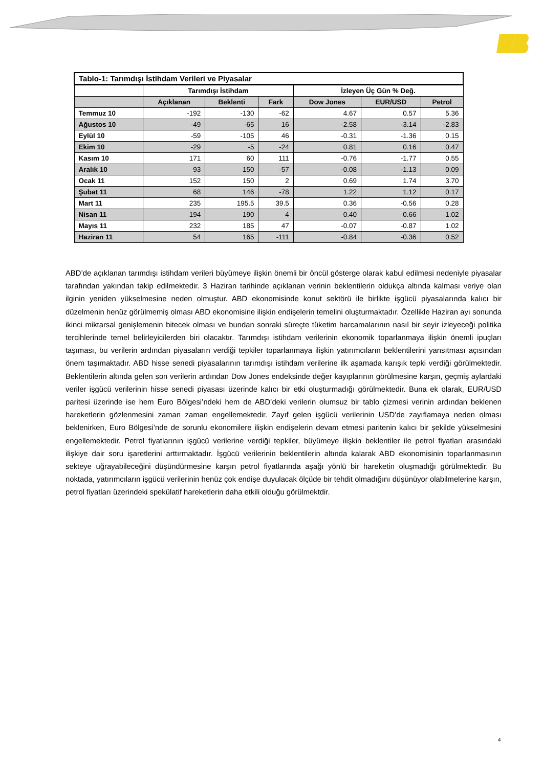| Tablo-1: Tarımdışı İstihdam Verileri ve Piyasalar | | | | | | |
| --- | --- | --- | --- | --- | --- | --- |
| | Tarımdışı İstihdam | | | İzleyen Üç Gün % Değ. | | |
| | Açıklanan | Beklenti | Fark | Dow Jones | EUR/USD | Petrol |
| Temmuz 10 | -192 | -130 | -62 | 4.67 | 0.57 | 5.36 |
| Ağustos 10 | -49 | -65 | 16 | -2.58 | -3.14 | -2.83 |
| Eylül 10 | -59 | -105 | 46 | -0.31 | -1.36 | 0.15 |
| Ekim 10 | -29 | -5 | -24 | 0.81 | 0.16 | 0.47 |
| Kasım 10 | 171 | 60 | 111 | -0.76 | -1.77 | 0.55 |
| Aralık 10 | 93 | 150 | -57 | -0.08 | -1.13 | 0.09 |
| Ocak 11 | 152 | 150 | 2 | 0.69 | 1.74 | 3.70 |
| Şubat 11 | 68 | 146 | -78 | 1.22 | 1.12 | 0.17 |
| Mart 11 | 235 | 195.5 | 39.5 | 0.36 | -0.56 | 0.28 |
| Nisan 11 | 194 | 190 | 4 | 0.40 | 0.66 | 1.02 |
| Mayıs 11 | 232 | 185 | 47 | -0.07 | -0.87 | 1.02 |
| Haziran 11 | 54 | 165 | -111 | -0.84 | -0.36 | 0.52 |
ABD’de açıklanan tarımdışı istihdam verileri büyümeye ilişkin önemli bir öncül gösterge olarak kabul edilmesi nedeniyle piyasalar tarafından yakından takip edilmektedir. 3 Haziran tarihinde açıklanan verinin beklentilerin oldukça altında kalması veriye olan ilginin yeniden yükselmesine neden olmuştur. ABD ekonomisinde konut sektörü ile birlikte işgücü piyasalarında kalıcı bir düzelmenin henüz görülmemiş olması ABD ekonomisine ilişkin endişelerin temelini oluşturmaktadır. Özellikle Haziran ayı sonunda ikinci miktarsal genişlemenin bitecek olması ve bundan sonraki süreçte tüketim harcamalarının nasıl bir seyir izleyeceği politika tercihlerinde temel belirleyicilerden biri olacaktır. Tarımdışı istihdam verilerinin ekonomik toparlanmaya ilişkin önemli ipuçları taşıması, bu verilerin ardından piyasaların verdiği tepkiler toparlanmaya ilişkin yatırımcıların beklentilerini yansıtması açısından önem taşımaktadır. ABD hisse senedi piyasalarının tarımdışı istihdam verilerine ilk aşamada karışık tepki verdiği görülmektedir. Beklentilerin altında gelen son verilerin ardından Dow Jones endeksinde değer kayıplarının görülmesine karşın, geçmiş aylardaki veriler işgücü verilerinin hisse senedi piyasası üzerinde kalıcı bir etki oluşturmadığı görülmektedir. Buna ek olarak, EUR/USD paritesi üzerinde ise hem Euro Bölgesi’ndeki hem de ABD’deki verilerin olumsuz bir tablo çizmesi verinin ardından beklenen hareketlerin gözlenmesini zaman zaman engellemektedir. Zayıf gelen işgücü verilerinin USD’de zayıflamaya neden olması beklenirken, Euro Bölgesi’nde de sorunlu ekonomilere ilişkin endişelerin devam etmesi paritenin kalıcı bir şekilde yükselmesini engellemektedir. Petrol fiyatlarının işgücü verilerine verdiği tepkiler, büyümeye ilişkin beklentiler ile petrol fiyatları arasındaki ilişkiye dair soru işaretlerini arttırmaktadır. İşgücü verilerinin beklentilerin altında kalarak ABD ekonomisinin toparlanmasının sekteye uğrayabileceğini düşündürmesine karşın petrol fiyatlarında aşağı yönlü bir hareketin oluşmadığı görülmektedir. Bu noktada, yatırımcıların işgücü verilerinin henüz çok endişe duyulacak ölçüde bir tehdit olmadığını düşünüyor olabilmelerine karşın, petrol fiyatları üzerindeki spekülatif hareketlerin daha etkili olduğu görülmektdir.
4